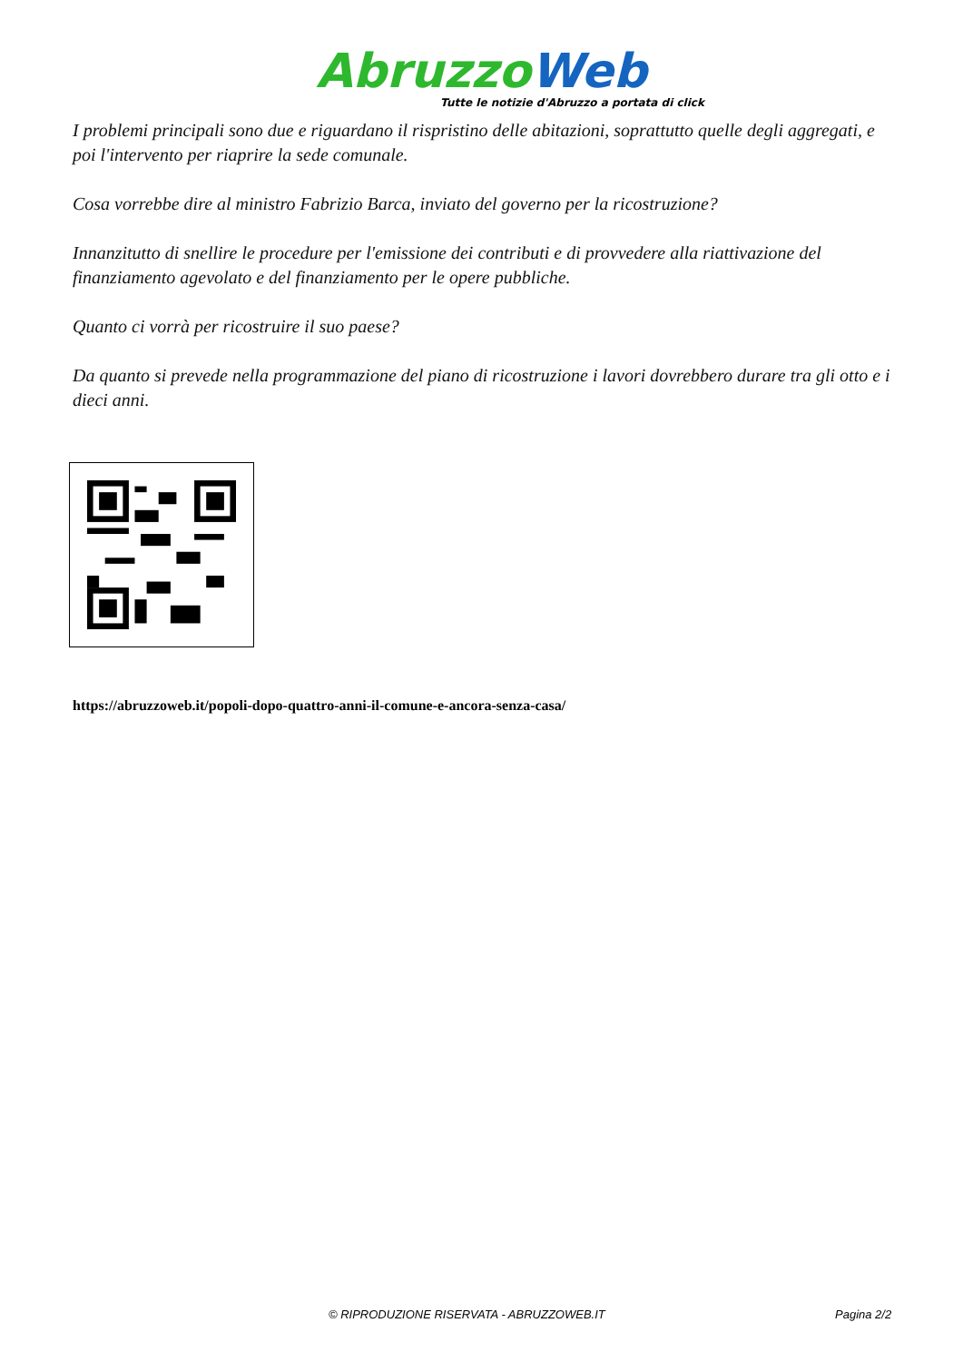Abruzzo Web
Tutte le notizie d'Abruzzo a portata di click
I problemi principali sono due e riguardano il rispristino delle abitazioni, soprattutto quelle degli aggregati, e poi l'intervento per riaprire la sede comunale.
Cosa vorrebbe dire al ministro Fabrizio Barca, inviato del governo per la ricostruzione?
Innanzitutto di snellire le procedure per l'emissione dei contributi e di provvedere alla riattivazione del finanziamento agevolato e del finanziamento per le opere pubbliche.
Quanto ci vorrà per ricostruire il suo paese?
Da quanto si prevede nella programmazione del piano di ricostruzione i lavori dovrebbero durare tra gli otto e i dieci anni.
https://abruzzoweb.it/popoli-dopo-quattro-anni-il-comune-e-ancora-senza-casa/
© RIPRODUZIONE RISERVATA - ABRUZZOWEB.IT Pagina 2/2